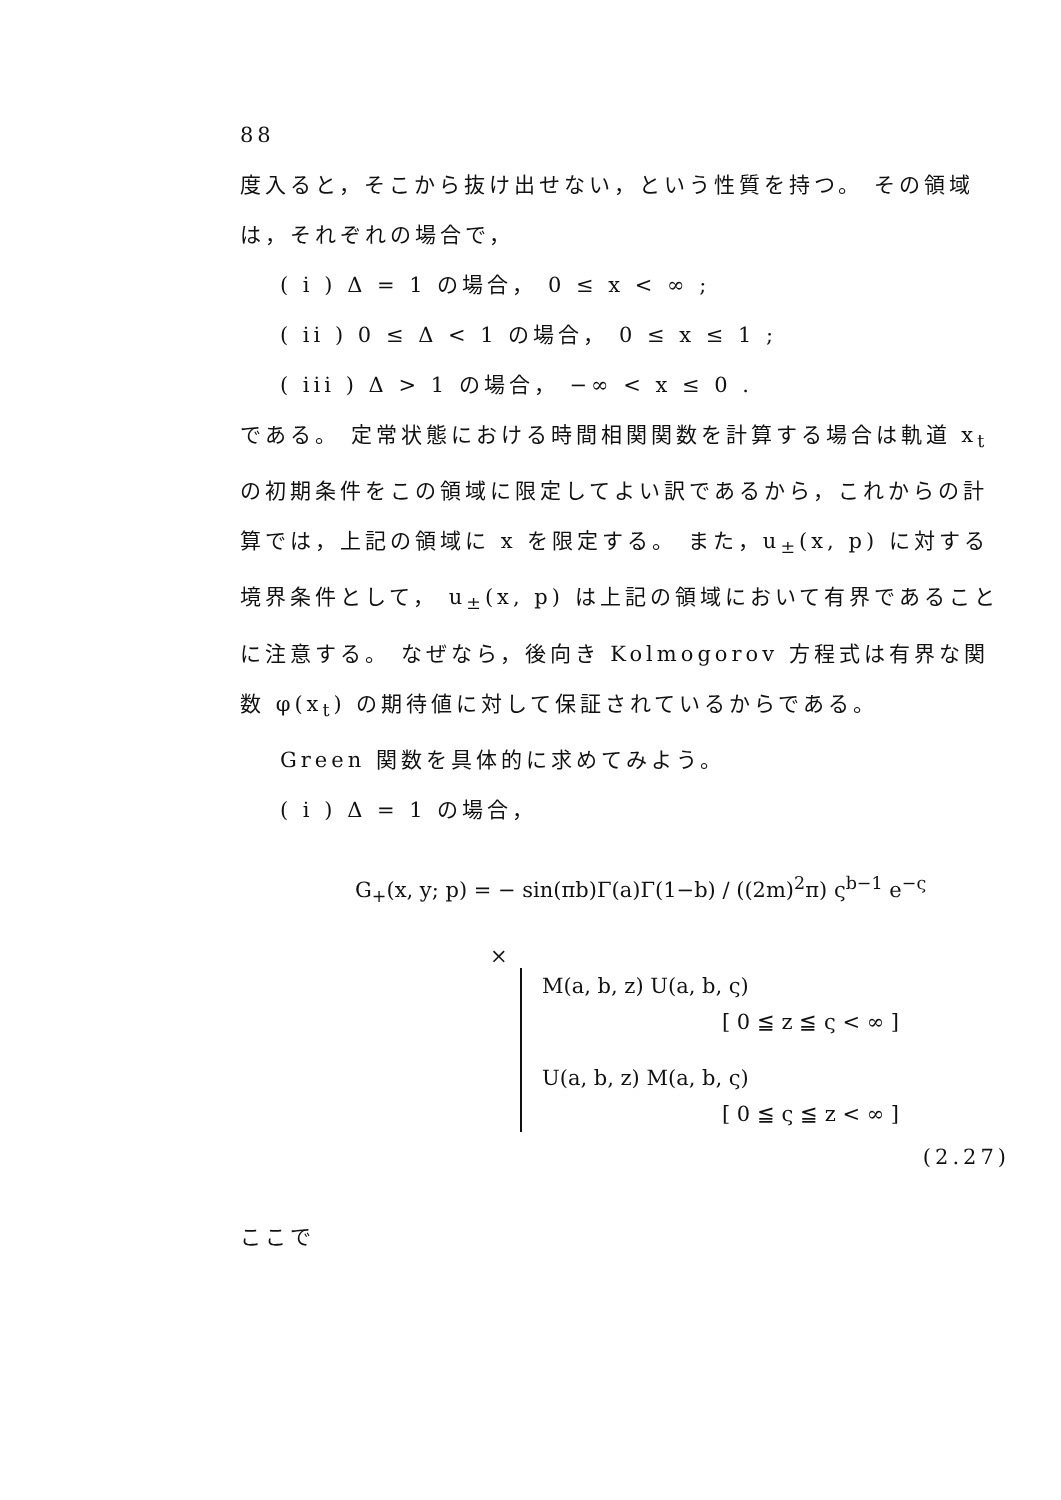88
度入ると，そこから抜け出せない，という性質を持つ。 その領域は，それぞれの場合で，
( i ) Δ = 1 の場合， 0 ≤ x < ∞ ;
( ii ) 0 ≤ Δ < 1 の場合， 0 ≤ x ≤ 1 ;
( iii ) Δ > 1 の場合， −∞ < x ≤ 0 .
である。 定常状態における時間相関関数を計算する場合は軌道 x<sub>t</sub> の初期条件をこの領域に限定してよい訳であるから，これからの計算では，上記の領域に x を限定する。 また，u<sub>±</sub>(x, p) に対する境界条件として， u<sub>±</sub>(x, p) は上記の領域において有界であることに注意する。 なぜなら，後向き Kolmogorov 方程式は有界な関数 φ(x<sub>t</sub>) の期待値に対して保証されているからである。
Green 関数を具体的に求めてみよう。
( i ) Δ = 1 の場合，
G<sub>+</sub>(x, y; p) = − sin(πb)Γ(a)Γ(1−b) / ((2m)<sup>2</sup>π) ς<sup>b−1</sup> e<sup>−ς</sup>
×
M(a, b, z) U(a, b, ς)
[ 0 ≦ z ≦ ς < ∞ ]
U(a, b, z) M(a, b, ς)
[ 0 ≦ ς ≦ z < ∞ ]
(2.27)
ここで